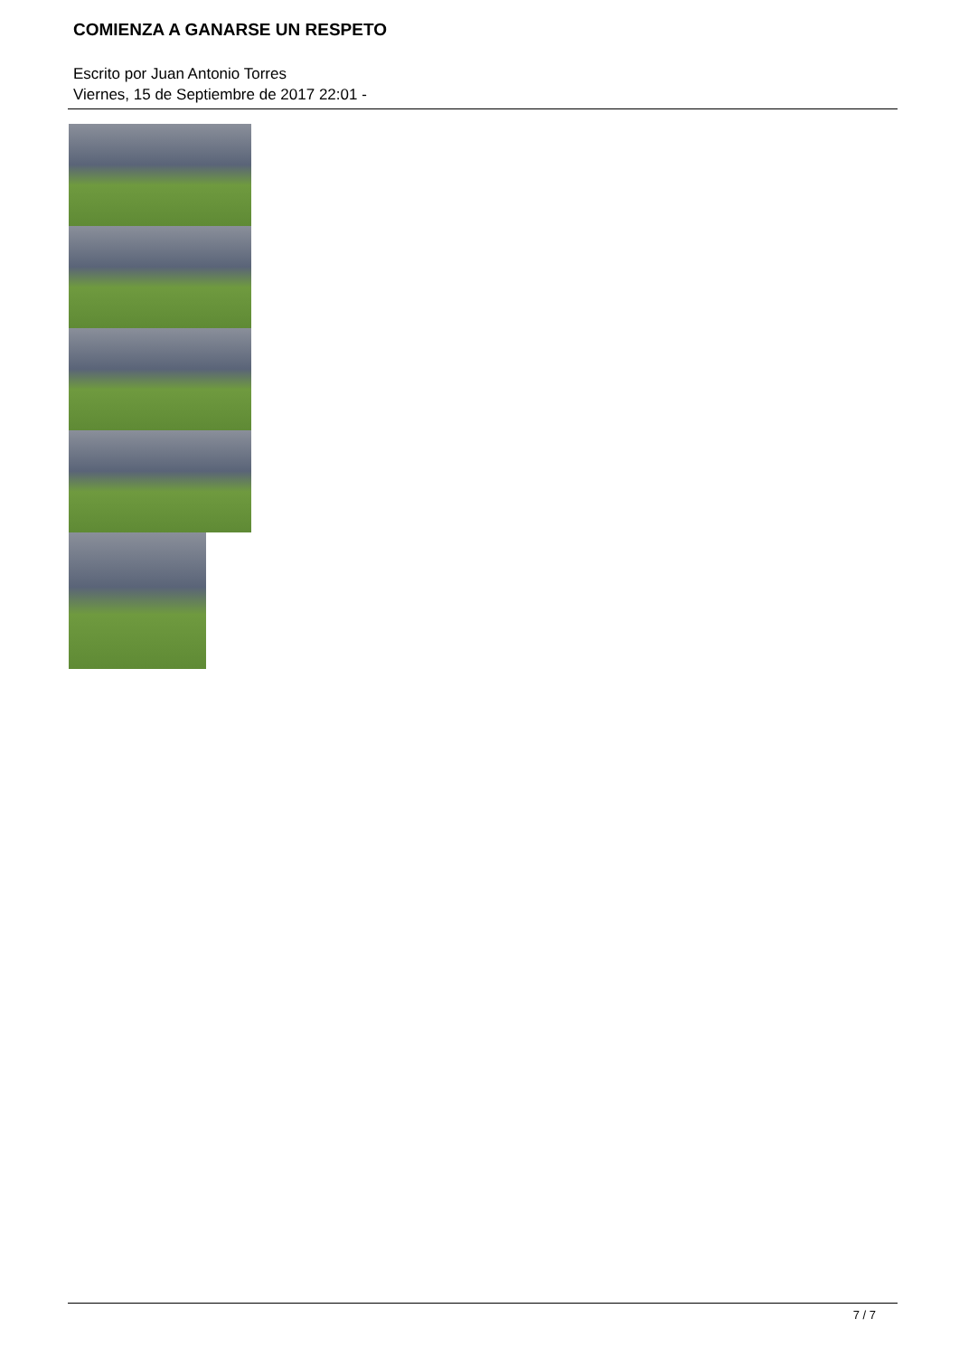COMIENZA A GANARSE UN RESPETO
Escrito por Juan Antonio Torres
Viernes, 15 de Septiembre de 2017 22:01 -
7 / 7